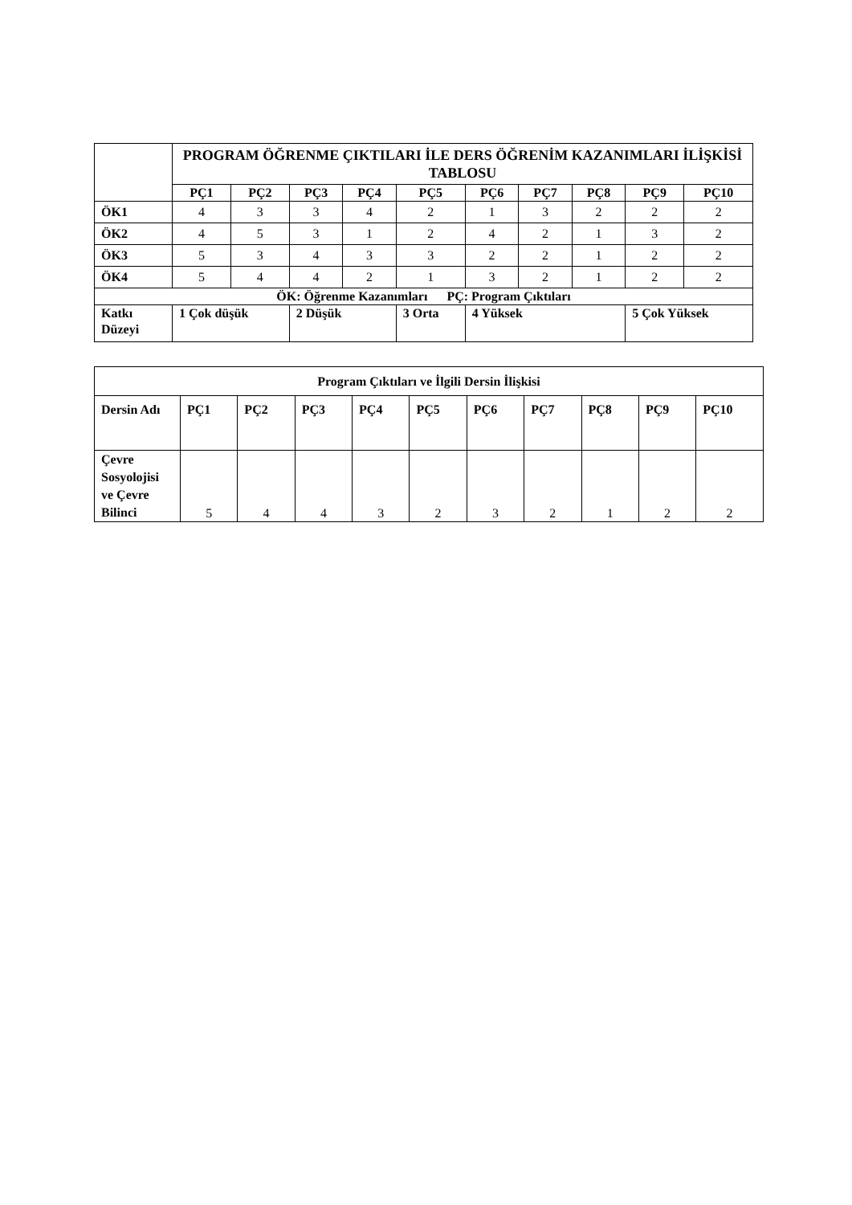| | PROGRAM ÖĞRENME ÇIKTILARI İLE DERS ÖĞRENİM KAZANIMLARI İLİŞKİSİ TABLOSU | | | | | | | | | |
| --- | --- | --- | --- | --- | --- | --- | --- | --- | --- | --- |
| | PÇ1 | PÇ2 | PÇ3 | PÇ4 | PÇ5 | PÇ6 | PÇ7 | PÇ8 | PÇ9 | PÇ10 |
| ÖK1 | 4 | 3 | 3 | 4 | 2 | 1 | 3 | 2 | 2 | 2 |
| ÖK2 | 4 | 5 | 3 | 1 | 2 | 4 | 2 | 1 | 3 | 2 |
| ÖK3 | 5 | 3 | 4 | 3 | 3 | 2 | 2 | 1 | 2 | 2 |
| ÖK4 | 5 | 4 | 4 | 2 | 1 | 3 | 2 | 1 | 2 | 2 |
| ÖK: Öğrenme Kazanımları PÇ: Program Çıktıları | | | | | | | | | | |
| Katkı Düzeyi | 1 Çok düşük | | 2 Düşük | | 3 Orta | 4 Yüksek | | | 5 Çok Yüksek | |
| Program Çıktıları ve İlgili Dersin İlişkisi | | | | | | | | | | |
| --- | --- | --- | --- | --- | --- | --- | --- | --- | --- | --- |
| Dersin Adı | PÇ1 | PÇ2 | PÇ3 | PÇ4 | PÇ5 | PÇ6 | PÇ7 | PÇ8 | PÇ9 | PÇ10 |
| Çevre Sosyolojisi ve Çevre Bilinci | 5 | 4 | 4 | 3 | 2 | 3 | 2 | 1 | 2 | 2 |